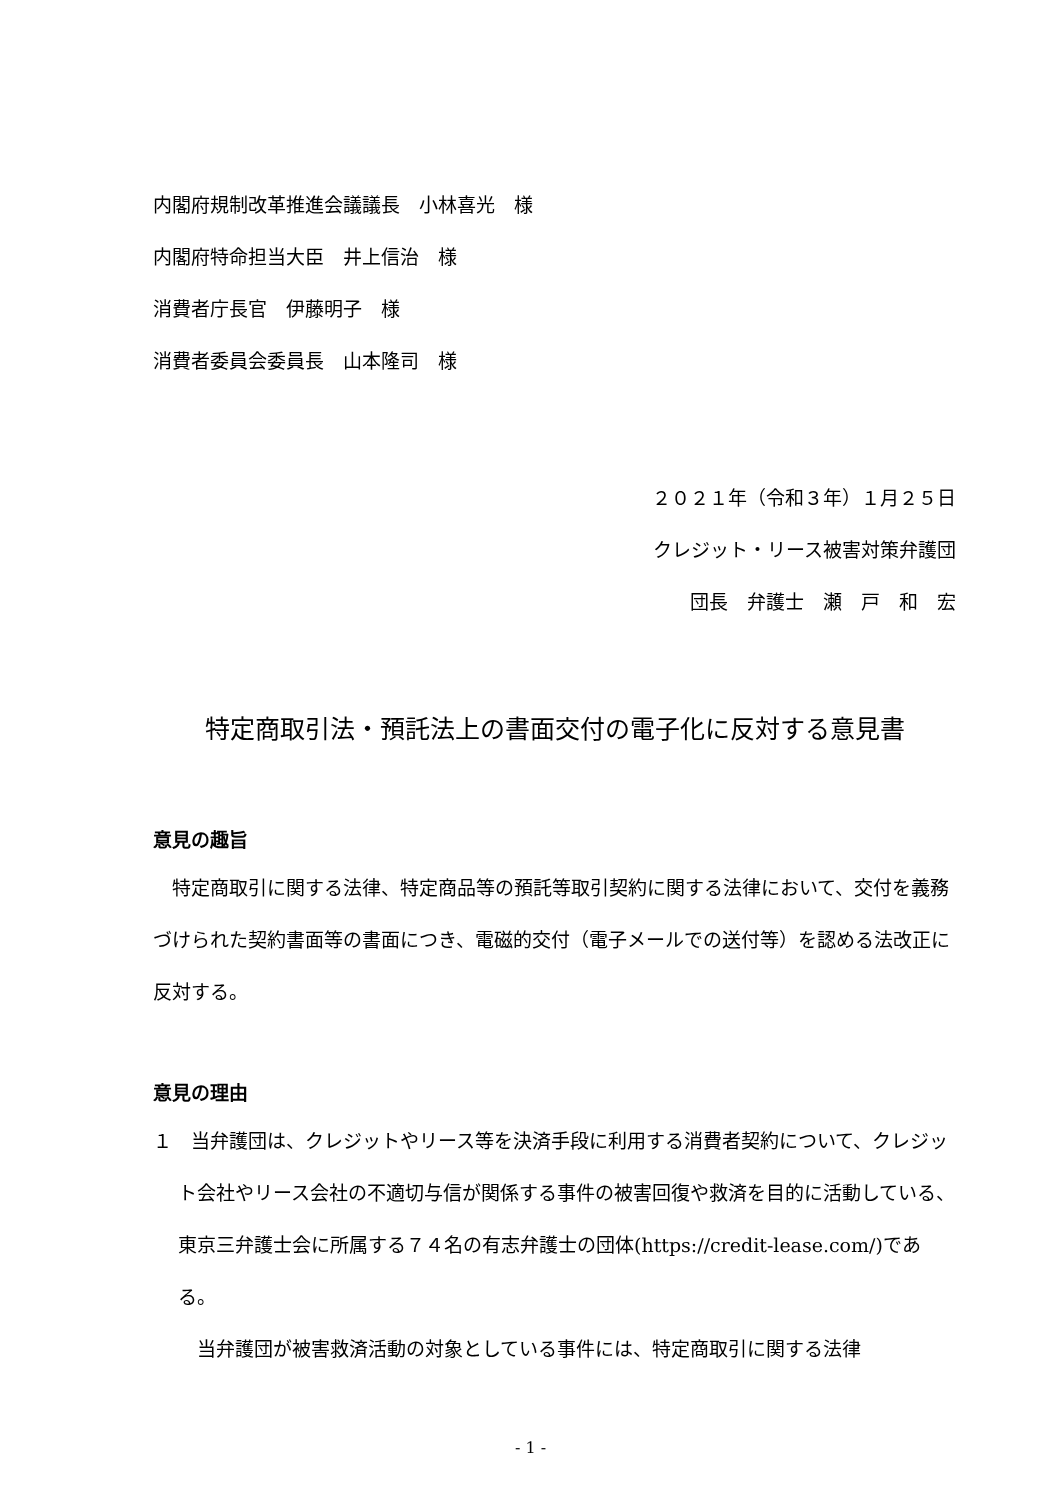内閣府規制改革推進会議議長　小林喜光　様
内閣府特命担当大臣　井上信治　様
消費者庁長官　伊藤明子　様
消費者委員会委員長　山本隆司　様
２０２１年（令和３年）１月２５日
クレジット・リース被害対策弁護団
団長　弁護士　瀬　戸　和　宏
特定商取引法・預託法上の書面交付の電子化に反対する意見書
意見の趣旨
　特定商取引に関する法律、特定商品等の預託等取引契約に関する法律において、交付を義務づけられた契約書面等の書面につき、電磁的交付（電子メールでの送付等）を認める法改正に反対する。
意見の理由
１　当弁護団は、クレジットやリース等を決済手段に利用する消費者契約について、クレジット会社やリース会社の不適切与信が関係する事件の被害回復や救済を目的に活動している、東京三弁護士会に所属する７４名の有志弁護士の団体(https://credit-lease.com/)である。
　当弁護団が被害救済活動の対象としている事件には、特定商取引に関する法律
- 1 -